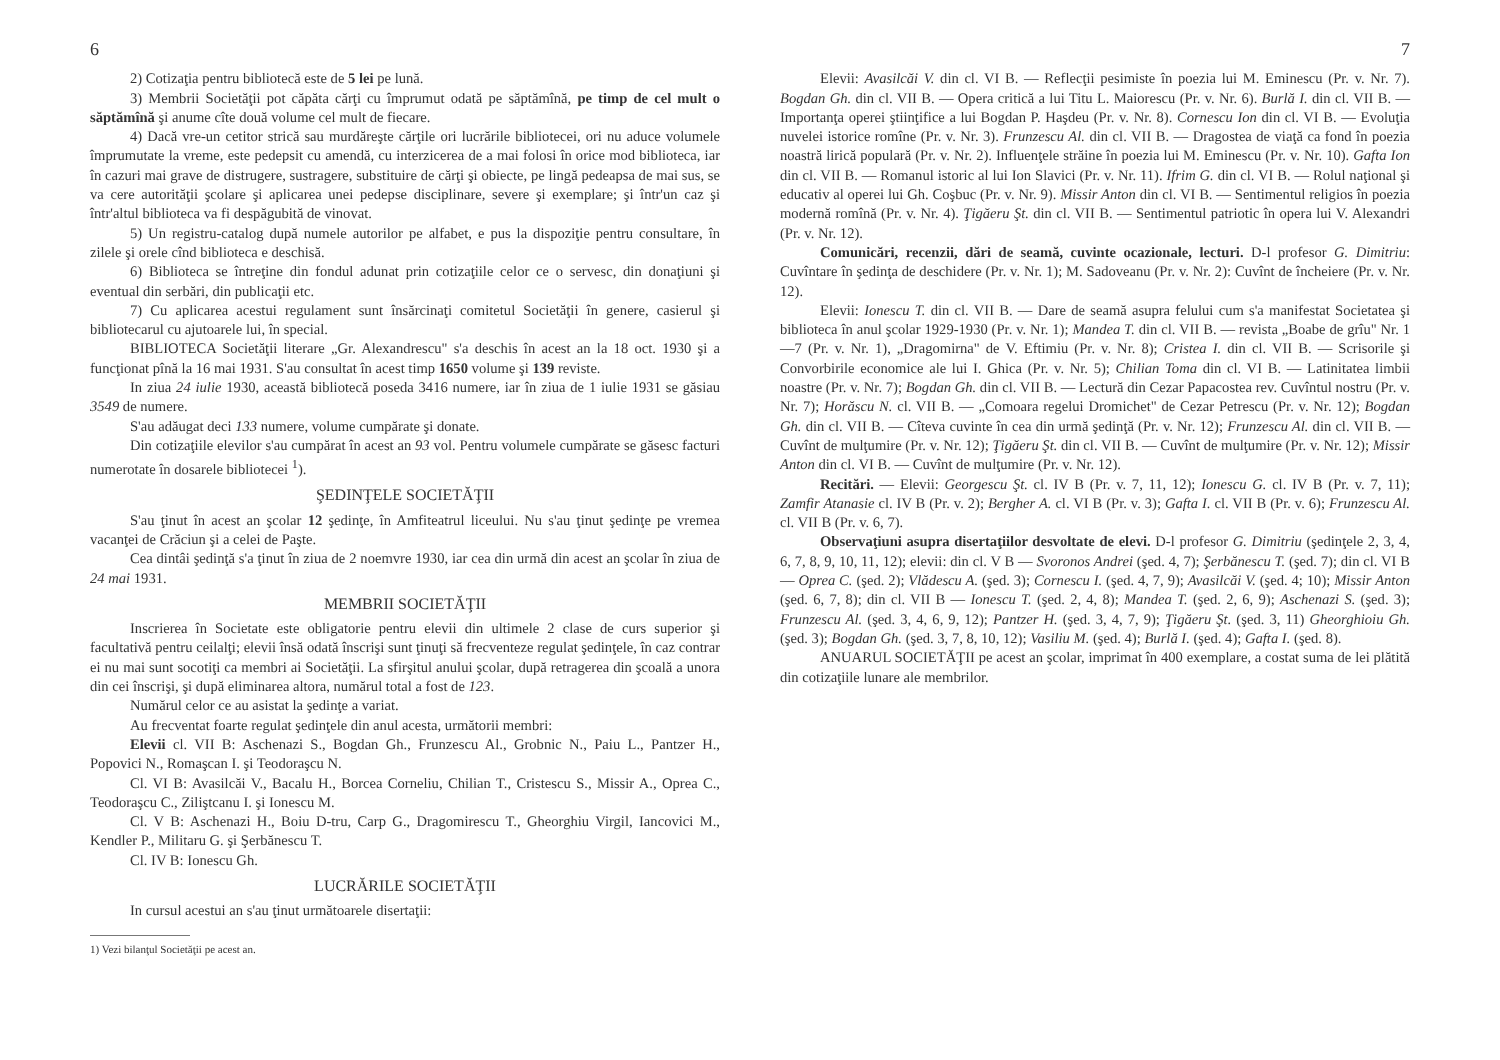6
2) Cotizaţia pentru bibliotecă este de 5 lei pe lună.
3) Membrii Societăţii pot căpăta cărţi cu împrumut odată pe săptămînă, pe timp de cel mult o săptămînă şi anume cîte două volume cel mult de fiecare.
4) Dacă vre-un cetitor strică sau murdăreşte cărţile ori lucrările bibliotecei, ori nu aduce volumele împrumutate la vreme, este pedepsit cu amendă, cu interzicerea de a mai folosi în orice mod biblioteca, iar în cazuri mai grave de distrugere, sustragere, substituire de cărţi şi obiecte, pe lingă pedeapsa de mai sus, se va cere autorităţii şcolare şi aplicarea unei pedepse disciplinare, severe şi exemplare; şi într'un caz şi într'altul biblioteca va fi despăgubită de vinovat.
5) Un registru-catalog după numele autorilor pe alfabet, e pus la dispoziţie pentru consultare, în zilele şi orele cînd biblioteca e deschisă.
6) Biblioteca se întreţine din fondul adunat prin cotizaţiile celor ce o servesc, din donaţiuni şi eventual din serbări, din publicaţii etc.
7) Cu aplicarea acestui regulament sunt însărcinaţi comitetul Societăţii în genere, casierul şi bibliotecarul cu ajutoarele lui, în special.
BIBLIOTECA Societăţii literare „Gr. Alexandrescu" s'a deschis în acest an la 18 oct. 1930 şi a funcţionat pînă la 16 mai 1931. S'au consultat în acest timp 1650 volume şi 139 reviste.
In ziua 24 iulie 1930, această bibliotecă poseda 3416 numere, iar în ziua de 1 iulie 1931 se găsiau 3549 de numere.
S'au adăugat deci 133 numere, volume cumpărate şi donate.
Din cotizaţiile elevilor s'au cumpărat în acest an 93 vol. Pentru volumele cumpărate se găsesc facturi numerotate în dosarele bibliotecei <sup>1</sup>).
ŞEDINŢELE SOCIETĂŢII
S'au ţinut în acest an şcolar 12 şedinţe, în Amfiteatrul liceului. Nu s'au ţinut şedinţe pe vremea vacanţei de Crăciun şi a celei de Paşte.
Cea dintâi şedinţă s'a ţinut în ziua de 2 noemvre 1930, iar cea din urmă din acest an şcolar în ziua de 24 mai 1931.
MEMBRII SOCIETĂŢII
Inscrierea în Societate este obligatorie pentru elevii din ultimele 2 clase de curs superior şi facultativă pentru ceilalţi; elevii însă odată înscrişi sunt ţinuţi să frecventeze regulat şedinţele, în caz contrar ei nu mai sunt socotiţi ca membri ai Societăţii. La sfirşitul anului şcolar, după retragerea din şcoală a unora din cei înscrişi, şi după eliminarea altora, numărul total a fost de 123.
Numărul celor ce au asistat la şedinţe a variat.
Au frecventat foarte regulat şedinţele din anul acesta, următorii membri:
Elevii cl. VII B: Aschenazi S., Bogdan Gh., Frunzescu Al., Grobnic N., Paiu L., Pantzer H., Popovici N., Romaşcan I. şi Teodoraşcu N.
Cl. VI B: Avasilcăi V., Bacalu H., Borcea Corneliu, Chilian T., Cristescu S., Missir A., Oprea C., Teodoraşcu C., Ziliştcanu I. şi Ionescu M.
Cl. V B: Aschenazi H., Boiu D-tru, Carp G., Dragomirescu T., Gheorghiu Virgil, Iancovici M., Kendler P., Militaru G. şi Şerbănescu T.
Cl. IV B: Ionescu Gh.
LUCRĂRILE SOCIETĂŢII
In cursul acestui an s'au ţinut următoarele disertaţii:
1) Vezi bilanţul Societăţii pe acest an.
7
Elevii: Avasilcăi V. din cl. VI B. — Reflecţii pesimiste în poezia lui M. Eminescu (Pr. v. Nr. 7). Bogdan Gh. din cl. VII B. — Opera critică a lui Titu L. Maiorescu (Pr. v. Nr. 6). Burlă I. din cl. VII B. — Importanţa operei ştiinţifice a lui Bogdan P. Haşdeu (Pr. v. Nr. 8). Cornescu Ion din cl. VI B. — Evoluţia nuvelei istorice romîne (Pr. v. Nr. 3). Frunzescu Al. din cl. VII B. — Dragostea de viaţă ca fond în poezia noastră lirică populară (Pr. v. Nr. 2). Influenţele străine în poezia lui M. Eminescu (Pr. v. Nr. 10). Gafta Ion din cl. VII B. — Romanul istoric al lui Ion Slavici (Pr. v. Nr. 11). Ifrim G. din cl. VI B. — Rolul naţional şi educativ al operei lui Gh. Coşbuc (Pr. v. Nr. 9). Missir Anton din cl. VI B. — Sentimentul religios în poezia modernă romînă (Pr. v. Nr. 4). Ţigăeru Şt. din cl. VII B. — Sentimentul patriotic în opera lui V. Alexandri (Pr. v. Nr. 12).
Comunicări, recenzii, dări de seamă, cuvinte ocazionale, lecturi. D-l profesor G. Dimitriu: Cuvîntare în şedinţa de deschidere (Pr. v. Nr. 1); M. Sadoveanu (Pr. v. Nr. 2): Cuvînt de încheiere (Pr. v. Nr. 12).
Elevii: Ionescu T. din cl. VII B. — Dare de seamă asupra felului cum s'a manifestat Societatea şi biblioteca în anul şcolar 1929-1930 (Pr. v. Nr. 1); Mandea T. din cl. VII B. — revista „Boabe de grîu" Nr. 1—7 (Pr. v. Nr. 1), „Dragomirna" de V. Eftimiu (Pr. v. Nr. 8); Cristea I. din cl. VII B. — Scrisorile şi Convorbirile economice ale lui I. Ghica (Pr. v. Nr. 5); Chilian Toma din cl. VI B. — Latinitatea limbii noastre (Pr. v. Nr. 7); Bogdan Gh. din cl. VII B. — Lectură din Cezar Papacostea rev. Cuvîntul nostru (Pr. v. Nr. 7); Horăscu N. cl. VII B. — „Comoara regelui Dromichet" de Cezar Petrescu (Pr. v. Nr. 12); Bogdan Gh. din cl. VII B. — Cîteva cuvinte în cea din urmă şedinţă (Pr. v. Nr. 12); Frunzescu Al. din cl. VII B. — Cuvînt de mulţumire (Pr. v. Nr. 12); Ţigăeru Şt. din cl. VII B. — Cuvînt de mulţumire (Pr. v. Nr. 12); Missir Anton din cl. VI B. — Cuvînt de mulţumire (Pr. v. Nr. 12).
Recitări. — Elevii: Georgescu Şt. cl. IV B (Pr. v. 7, 11, 12); Ionescu G. cl. IV B (Pr. v. 7, 11); Zamfir Atanasie cl. IV B (Pr. v. 2); Bergher A. cl. VI B (Pr. v. 3); Gafta I. cl. VII B (Pr. v. 6); Frunzescu Al. cl. VII B (Pr. v. 6, 7).
Observaţiuni asupra disertaţiilor desvoltate de elevi. D-l profesor G. Dimitriu (şedinţele 2, 3, 4, 6, 7, 8, 9, 10, 11, 12); elevii: din cl. V B — Svoronos Andrei (şed. 4, 7); Şerbănescu T. (şed. 7); din cl. VI B — Oprea C. (şed. 2); Vlădescu A. (şed. 3); Cornescu I. (şed. 4, 7, 9); Avasilcăi V. (şed. 4; 10); Missir Anton (şed. 6, 7, 8); din cl. VII B — Ionescu T. (şed. 2, 4, 8); Mandea T. (şed. 2, 6, 9); Aschenazi S. (şed. 3); Frunzescu Al. (şed. 3, 4, 6, 9, 12); Pantzer H. (şed. 3, 4, 7, 9); Ţigăeru Şt. (şed. 3, 11) Gheorghioiu Gh. (şed. 3); Bogdan Gh. (şed. 3, 7, 8, 10, 12); Vasiliu M. (şed. 4); Burlă I. (şed. 4); Gafta I. (şed. 8).
ANUARUL SOCIETĂŢII pe acest an şcolar, imprimat în 400 exemplare, a costat suma de lei plătită din cotizaţiile lunare ale membrilor.